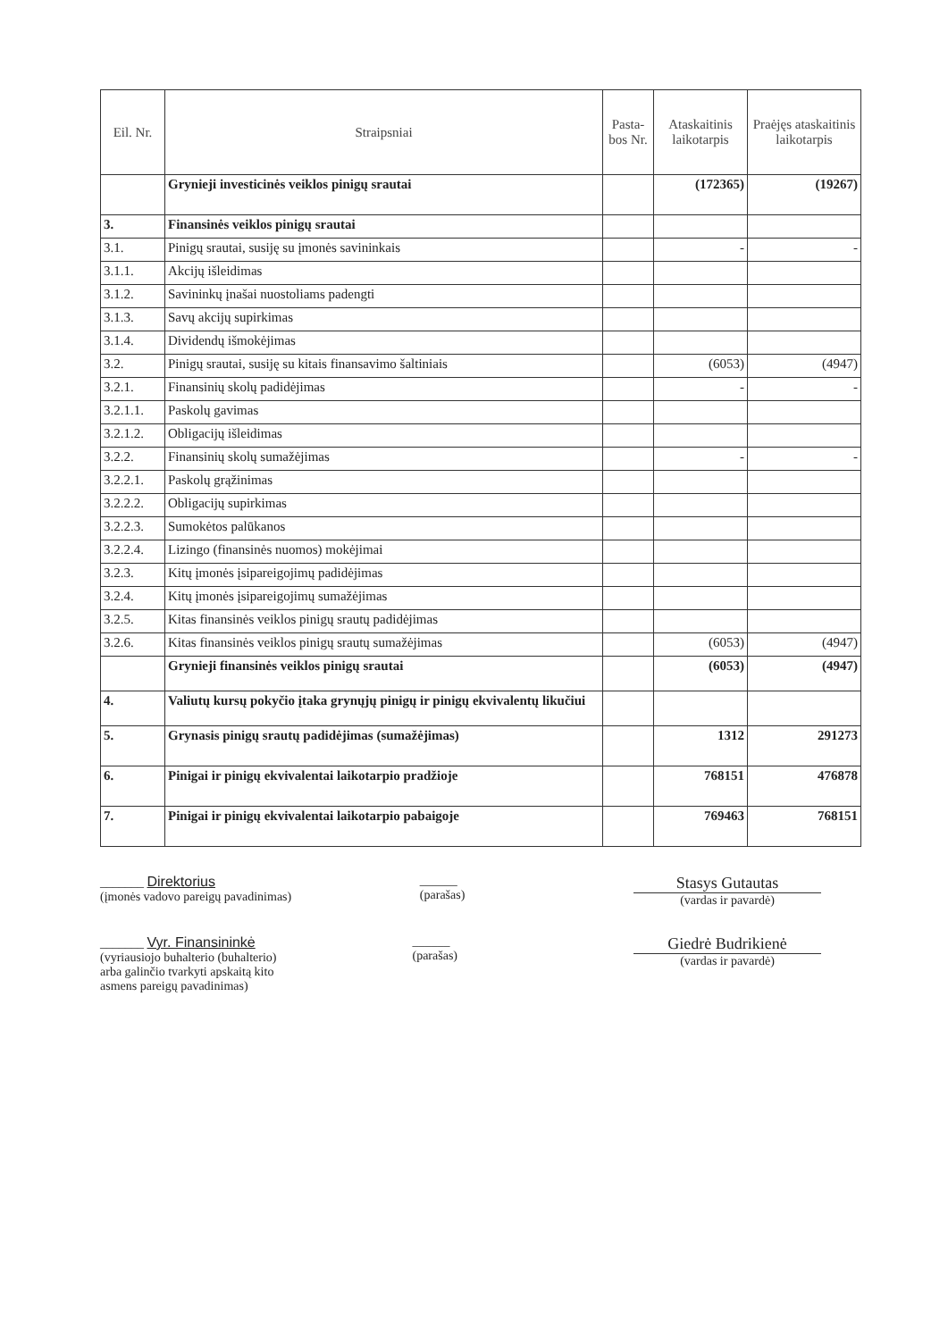| Eil. Nr. | Straipsniai | Pasta-bos Nr. | Ataskaitinis laikotarpis | Praėjęs ataskaitinis laikotarpis |
| --- | --- | --- | --- | --- |
| | Grynieji investicinės veiklos pinigų srautai | | (172365) | (19267) |
| 3. | Finansinės veiklos pinigų srautai | | | |
| 3.1. | Pinigų srautai, susiję su įmonės savininkais | | - | - |
| 3.1.1. | Akcijų išleidimas | | | |
| 3.1.2. | Savininkų įnašai nuostoliams padengti | | | |
| 3.1.3. | Savų akcijų supirkimas | | | |
| 3.1.4. | Dividendų išmokėjimas | | | |
| 3.2. | Pinigų srautai, susiję su kitais finansavimo šaltiniais | | (6053) | (4947) |
| 3.2.1. | Finansinių skolų padidėjimas | | - | - |
| 3.2.1.1. | Paskolų gavimas | | | |
| 3.2.1.2. | Obligacijų išleidimas | | | |
| 3.2.2. | Finansinių skolų sumažėjimas | | - | - |
| 3.2.2.1. | Paskolų grąžinimas | | | |
| 3.2.2.2. | Obligacijų supirkimas | | | |
| 3.2.2.3. | Sumokėtos palūkanos | | | |
| 3.2.2.4. | Lizingo (finansinės nuomos) mokėjimai | | | |
| 3.2.3. | Kitų įmonės įsipareigojimų padidėjimas | | | |
| 3.2.4. | Kitų įmonės įsipareigojimų sumažėjimas | | | |
| 3.2.5. | Kitas finansinės veiklos pinigų srautų padidėjimas | | | |
| 3.2.6. | Kitas finansinės veiklos pinigų srautų sumažėjimas | | (6053) | (4947) |
| | Grynieji finansinės veiklos pinigų srautai | | (6053) | (4947) |
| 4. | Valiutų kursų pokyčio įtaka grynųjų pinigų ir pinigų ekvivalentų likučiui | | | |
| 5. | Grynasis pinigų srautų padidėjimas (sumažėjimas) | | 1312 | 291273 |
| 6. | Pinigai ir pinigų ekvivalentai laikotarpio pradžioje | | 768151 | 476878 |
| 7. | Pinigai ir pinigų ekvivalentai laikotarpio pabaigoje | | 769463 | 768151 |
_______ Direktorius
(įmonės vadovo pareigų pavadinimas)
______
(parašas)
Stasys Gutautas
(vardas ir pavardė)
_______ Vyr. Finansininkė
(vyriausiojo buhalterio (buhalterio)
arba galinčio tvarkyti apskaitą kito
asmens pareigų pavadinimas)
______
(parašas)
Giedrė Budrikienė
(vardas ir pavardė)